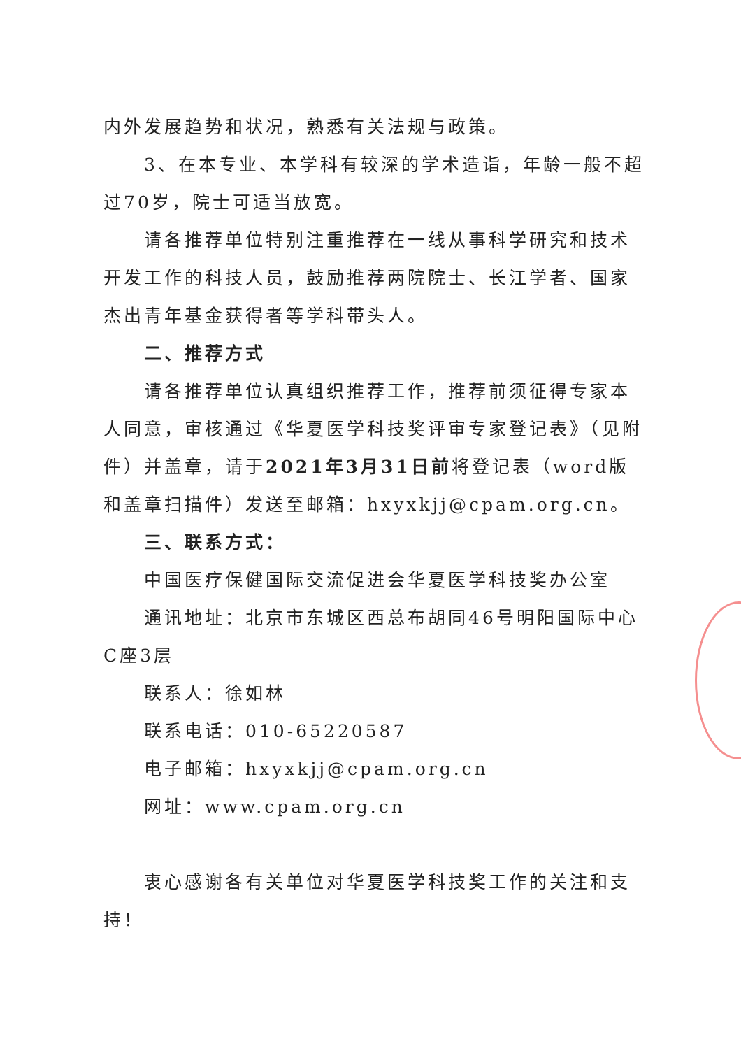内外发展趋势和状况，熟悉有关法规与政策。
3、在本专业、本学科有较深的学术造诣，年龄一般不超过70岁，院士可适当放宽。
请各推荐单位特别注重推荐在一线从事科学研究和技术开发工作的科技人员，鼓励推荐两院院士、长江学者、国家杰出青年基金获得者等学科带头人。
二、推荐方式
请各推荐单位认真组织推荐工作，推荐前须征得专家本人同意，审核通过《华夏医学科技奖评审专家登记表》（见附件）并盖章，请于2021年3月31日前将登记表（word版和盖章扫描件）发送至邮箱：hxyxkjj@cpam.org.cn。
三、联系方式：
中国医疗保健国际交流促进会华夏医学科技奖办公室
通讯地址：北京市东城区西总布胡同46号明阳国际中心C座3层
联系人：徐如林
联系电话：010-65220587
电子邮箱：hxyxkjj@cpam.org.cn
网址：www.cpam.org.cn
衷心感谢各有关单位对华夏医学科技奖工作的关注和支持！